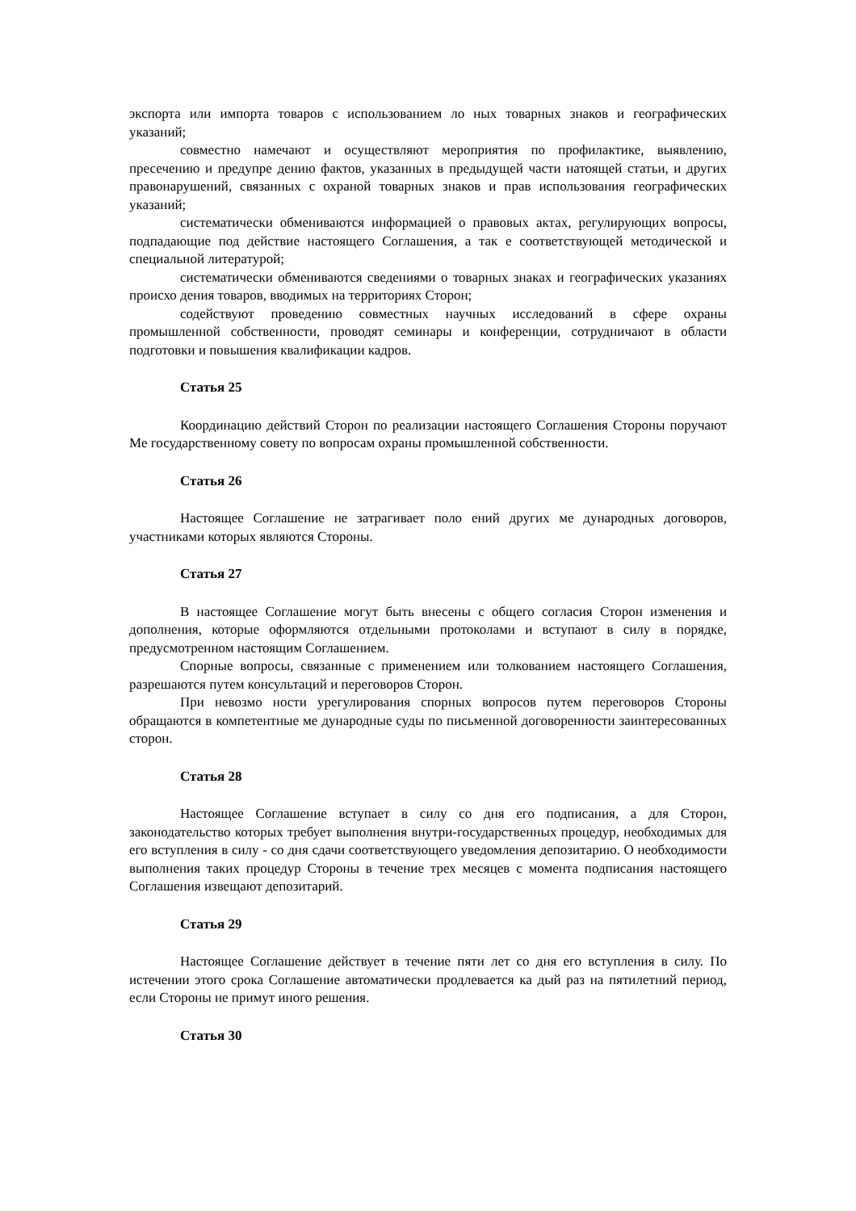экспорта или импорта товаров с использованием ло ных товарных знаков и географических указаний;
совместно намечают и осуществляют мероприятия по профилактике, выявлению, пресечению и предупре дению фактов, указанных в предыдущей части натоящей статьи, и других правонарушений, связанных с охраной товарных знаков и прав использования географических указаний;
систематически обмениваются информацией о правовых актах, регулирующих вопросы, подпадающие под действие настоящего Соглашения, а так е соответствующей методической и специальной литературой;
систематически обмениваются сведениями о товарных знаках и географических указаниях происхо дения товаров, вводимых на территориях Сторон;
содействуют проведению совместных научных исследований в сфере охраны промышленной собственности, проводят семинары и конференции, сотрудничают в области подготовки и повышения квалификации кадров.
Статья 25
Координацию действий Сторон по реализации настоящего Соглашения Стороны поручают Ме государственному совету по вопросам охраны промышленной собственности.
Статья 26
Настоящее Соглашение не затрагивает поло ений других ме дународных договоров, участниками которых являются Стороны.
Статья 27
В настоящее Соглашение могут быть внесены с общего согласия Сторон изменения и дополнения, которые оформляются отдельными протоколами и вступают в силу в порядке, предусмотренном настоящим Соглашением.
Спорные вопросы, связанные с применением или толкованием настоящего Соглашения, разрешаются путем консультаций и переговоров Сторон.
При невозмо ности урегулирования спорных вопросов путем переговоров Стороны обращаются в компетентные ме дународные суды по письменной договоренности заинтересованных сторон.
Статья 28
Настоящее Соглашение вступает в силу со дня его подписания, а для Сторон, законодательство которых требует выполнения внутри-государственных процедур, необходимых для его вступления в силу - со дня сдачи соответствующего уведомления депозитарию. О необходимости выполнения таких процедур Стороны в течение трех месяцев с момента подписания настоящего Соглашения извещают депозитарий.
Статья 29
Настоящее Соглашение действует в течение пяти лет со дня его вступления в силу. По истечении этого срока Соглашение автоматически продлевается ка дый раз на пятилетний период, если Стороны не примут иного решения.
Статья 30